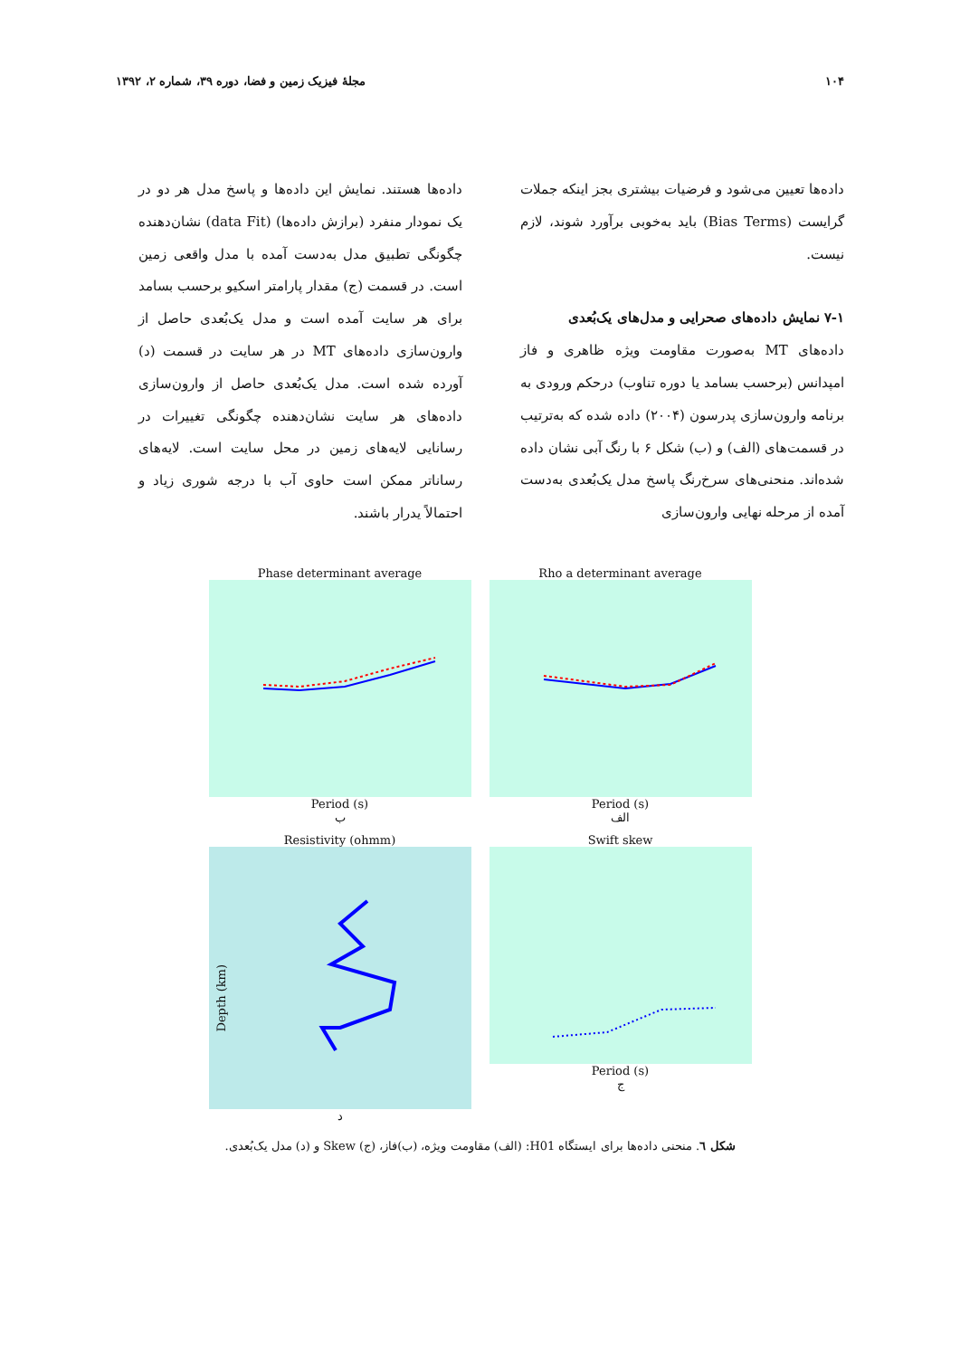۱۰۴ مجلهٔ فیزیک زمین و فضا، دوره ۳۹، شماره ۲، ۱۳۹۲
داده‌ها تعیین می‌شود و فرضیات بیشتری بجز اینکه جملات گرایست (Bias Terms) باید به‌خوبی برآورد شوند، لازم نیست.
۷-۱ نمایش داده‌های صحرایی و مدل‌های یک‌بُعدی
داده‌های MT به‌صورت مقاومت ویژه ظاهری و فاز امپدانس (برحسب بسامد یا دوره تناوب) درحکم ورودی به برنامه وارون‌سازی پدرسون (۲۰۰۴) داده شده که به‌ترتیب در قسمت‌های (الف) و (ب) شکل ۶ با رنگ آبی نشان داده شده‌اند. منحنی‌های سرخ‌رنگ پاسخ مدل یک‌بُعدی به‌دست آمده از مرحله نهایی وارون‌سازی
داده‌ها هستند. نمایش این داده‌ها و پاسخ مدل هر دو در یک نمودار منفرد (برازش داده‌ها) (data Fit) نشان‌دهنده چگونگی تطبیق مدل به‌دست آمده با مدل واقعی زمین است. در قسمت (ج) مقدار پارامتر اسکیو برحسب بسامد برای هر سایت آمده است و مدل یک‌بُعدی حاصل از وارون‌سازی داده‌های MT در هر سایت در قسمت (د) آورده شده است. مدل یک‌بُعدی حاصل از وارون‌سازی داده‌های هر سایت نشان‌دهنده چگونگی تغییرات در رسانایی لایه‌های زمین در محل سایت است. لایه‌های رسانا‌تر ممکن است حاوی آب با درجه شوری زیاد و احتمالاً یدرار باشند.
Phase determinant average
Period (s)
ب
Rho a determinant average
Period (s)
الف
Resistivity (ohmm)
Depth (km)
د
Swift skew
Period (s)
ج
شکل ٦. منحنی داده‌ها برای ایستگاه H01: (الف) مقاومت ویژه، (ب)فاز، (ج) Skew و (د) مدل یک‌بُعدی.